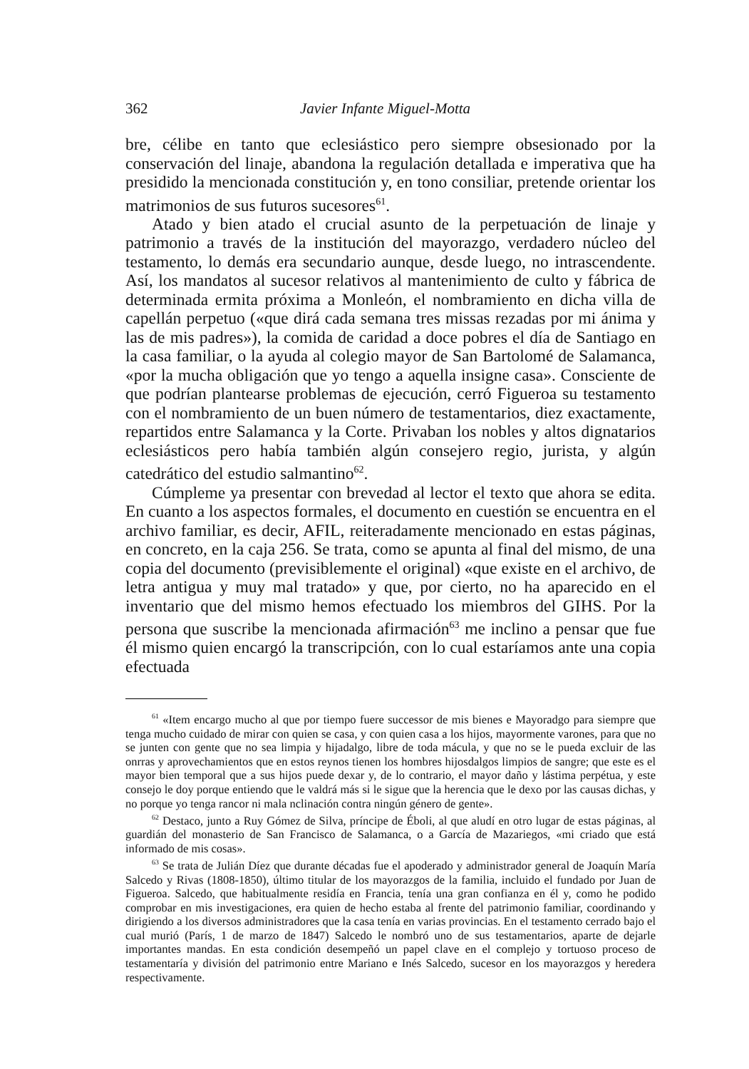362 Javier Infante Miguel-Motta
bre, célibe en tanto que eclesiástico pero siempre obsesionado por la conservación del linaje, abandona la regulación detallada e imperativa que ha presidido la mencionada constitución y, en tono consiliar, pretende orientar los matrimonios de sus futuros sucesores<sup>61</sup>.
Atado y bien atado el crucial asunto de la perpetuación de linaje y patrimonio a través de la institución del mayorazgo, verdadero núcleo del testamento, lo demás era secundario aunque, desde luego, no intrascendente. Así, los mandatos al sucesor relativos al mantenimiento de culto y fábrica de determinada ermita próxima a Monleón, el nombramiento en dicha villa de capellán perpetuo («que dirá cada semana tres missas rezadas por mi ánima y las de mis padres»), la comida de caridad a doce pobres el día de Santiago en la casa familiar, o la ayuda al colegio mayor de San Bartolomé de Salamanca, «por la mucha obligación que yo tengo a aquella insigne casa». Consciente de que podrían plantearse problemas de ejecución, cerró Figueroa su testamento con el nombramiento de un buen número de testamentarios, diez exactamente, repartidos entre Salamanca y la Corte. Privaban los nobles y altos dignatarios eclesiásticos pero había también algún consejero regio, jurista, y algún catedrático del estudio salmantino<sup>62</sup>.
Cúmpleme ya presentar con brevedad al lector el texto que ahora se edita. En cuanto a los aspectos formales, el documento en cuestión se encuentra en el archivo familiar, es decir, AFIL, reiteradamente mencionado en estas páginas, en concreto, en la caja 256. Se trata, como se apunta al final del mismo, de una copia del documento (previsiblemente el original) «que existe en el archivo, de letra antigua y muy mal tratado» y que, por cierto, no ha aparecido en el inventario que del mismo hemos efectuado los miembros del GIHS. Por la persona que suscribe la mencionada afirmación<sup>63</sup> me inclino a pensar que fue él mismo quien encargó la transcripción, con lo cual estaríamos ante una copia efectuada
<sup>61</sup> «Item encargo mucho al que por tiempo fuere successor de mis bienes e Mayoradgo para siempre que tenga mucho cuidado de mirar con quien se casa, y con quien casa a los hijos, mayormente varones, para que no se junten con gente que no sea limpia y hijadalgo, libre de toda mácula, y que no se le pueda excluir de las onrras y aprovechamientos que en estos reynos tienen los hombres hijosdalgos limpios de sangre; que este es el mayor bien temporal que a sus hijos puede dexar y, de lo contrario, el mayor daño y lástima perpétua, y este consejo le doy porque entiendo que le valdrá más si le sigue que la herencia que le dexo por las causas dichas, y no porque yo tenga rancor ni mala nclinación contra ningún género de gente».
<sup>62</sup> Destaco, junto a Ruy Gómez de Silva, príncipe de Éboli, al que aludí en otro lugar de estas páginas, al guardián del monasterio de San Francisco de Salamanca, o a García de Mazariegos, «mi criado que está informado de mis cosas».
<sup>63</sup> Se trata de Julián Díez que durante décadas fue el apoderado y administrador general de Joaquín María Salcedo y Rivas (1808-1850), último titular de los mayorazgos de la familia, incluido el fundado por Juan de Figueroa. Salcedo, que habitualmente residía en Francia, tenía una gran confianza en él y, como he podido comprobar en mis investigaciones, era quien de hecho estaba al frente del patrimonio familiar, coordinando y dirigiendo a los diversos administradores que la casa tenía en varias provincias. En el testamento cerrado bajo el cual murió (París, 1 de marzo de 1847) Salcedo le nombró uno de sus testamentarios, aparte de dejarle importantes mandas. En esta condición desempeñó un papel clave en el complejo y tortuoso proceso de testamentaría y división del patrimonio entre Mariano e Inés Salcedo, sucesor en los mayorazgos y heredera respectivamente.